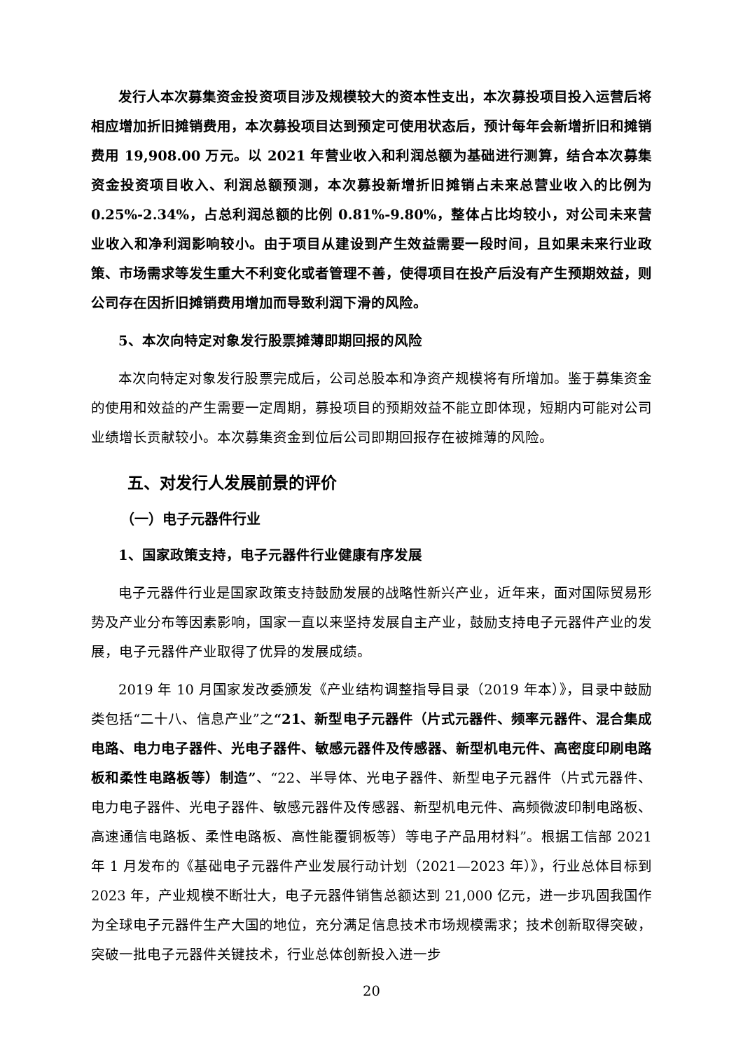发行人本次募集资金投资项目涉及规模较大的资本性支出，本次募投项目投入运营后将相应增加折旧摊销费用，本次募投项目达到预定可使用状态后，预计每年会新增折旧和摊销费用 19,908.00 万元。以 2021 年营业收入和利润总额为基础进行测算，结合本次募集资金投资项目收入、利润总额预测，本次募投新增折旧摊销占未来总营业收入的比例为 0.25%-2.34%，占总利润总额的比例 0.81%-9.80%，整体占比均较小，对公司未来营业收入和净利润影响较小。由于项目从建设到产生效益需要一段时间，且如果未来行业政策、市场需求等发生重大不利变化或者管理不善，使得项目在投产后没有产生预期效益，则公司存在因折旧摊销费用增加而导致利润下滑的风险。
5、本次向特定对象发行股票摊薄即期回报的风险
本次向特定对象发行股票完成后，公司总股本和净资产规模将有所增加。鉴于募集资金的使用和效益的产生需要一定周期，募投项目的预期效益不能立即体现，短期内可能对公司业绩增长贡献较小。本次募集资金到位后公司即期回报存在被摊薄的风险。
五、对发行人发展前景的评价
（一）电子元器件行业
1、国家政策支持，电子元器件行业健康有序发展
电子元器件行业是国家政策支持鼓励发展的战略性新兴产业，近年来，面对国际贸易形势及产业分布等因素影响，国家一直以来坚持发展自主产业，鼓励支持电子元器件产业的发展，电子元器件产业取得了优异的发展成绩。
2019 年 10 月国家发改委颁发《产业结构调整指导目录（2019 年本）》，目录中鼓励类包括“二十八、信息产业”之“21、新型电子元器件（片式元器件、频率元器件、混合集成电路、电力电子器件、光电子器件、敏感元器件及传感器、新型机电元件、高密度印刷电路板和柔性电路板等）制造”、“22、半导体、光电子器件、新型电子元器件（片式元器件、电力电子器件、光电子器件、敏感元器件及传感器、新型机电元件、高频微波印制电路板、高速通信电路板、柔性电路板、高性能覆铜板等）等电子产品用材料”。根据工信部 2021 年 1 月发布的《基础电子元器件产业发展行动计划（2021—2023 年）》，行业总体目标到 2023 年，产业规模不断壮大，电子元器件销售总额达到 21,000 亿元，进一步巩固我国作为全球电子元器件生产大国的地位，充分满足信息技术市场规模需求；技术创新取得突破，突破一批电子元器件关键技术，行业总体创新投入进一步
20